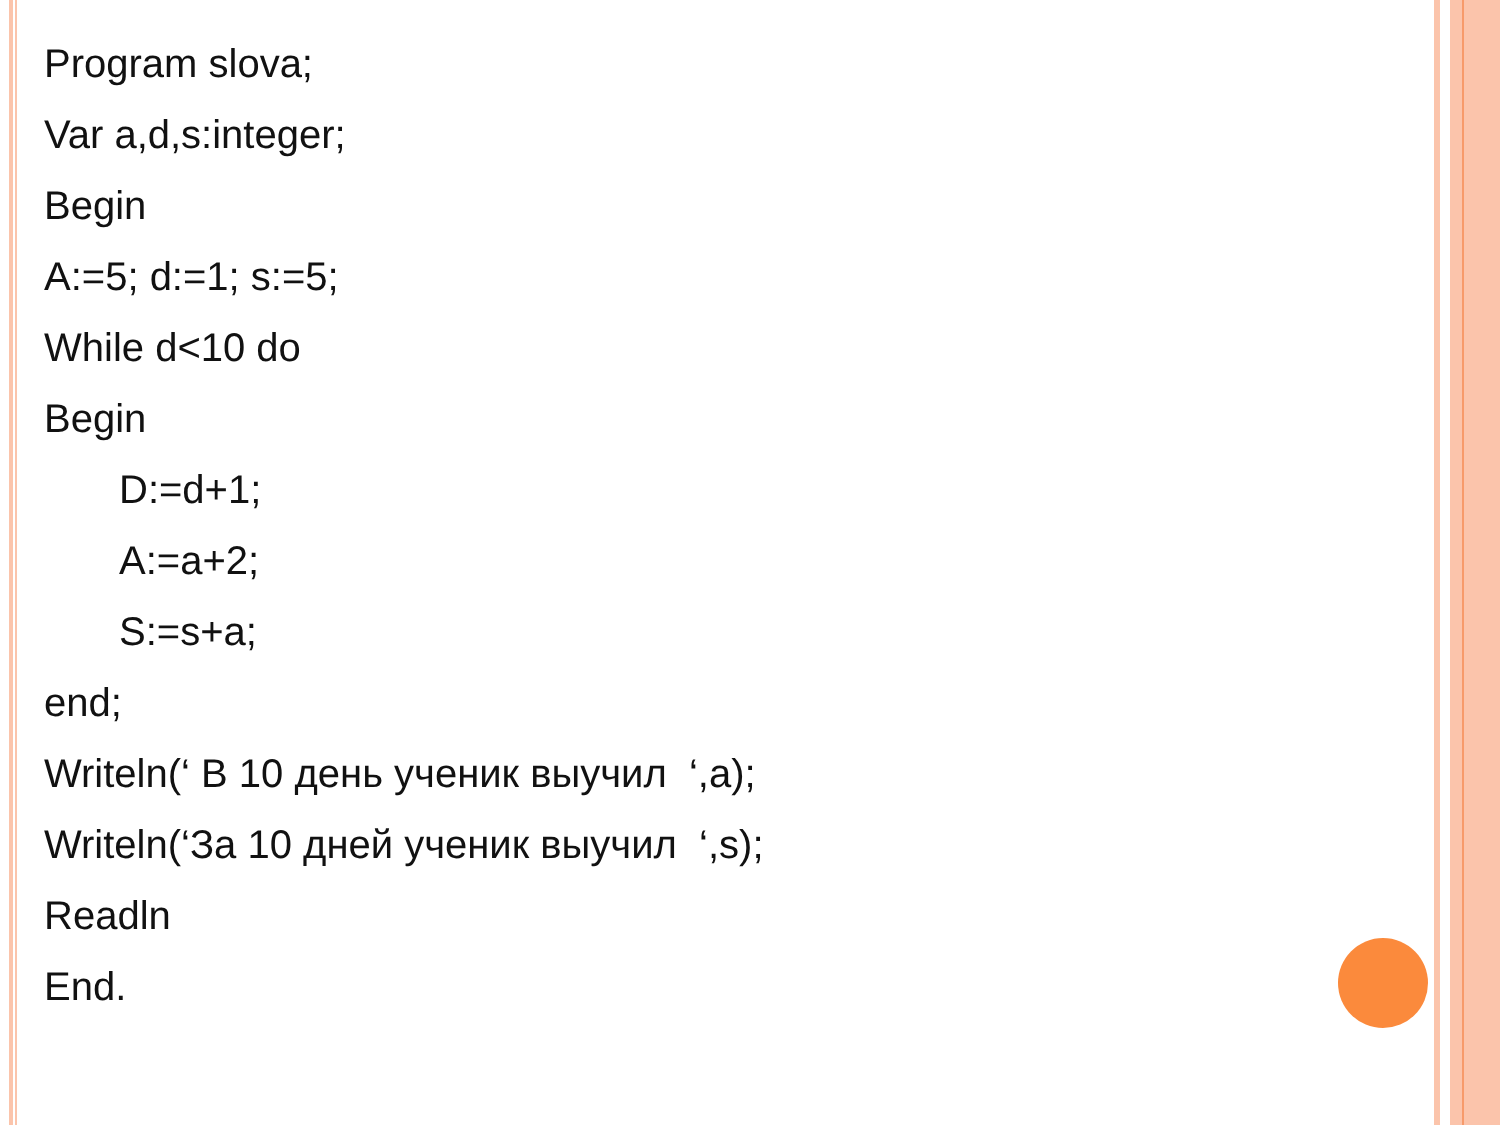Program slova;
Var a,d,s:integer;
Begin
A:=5; d:=1; s:=5;
While d<10 do
Begin
D:=d+1;
A:=a+2;
S:=s+a;
end;
Writeln(‘ В 10 день ученик выучил ‘,a);
Writeln(‘За 10 дней ученик выучил ‘,s);
Readln
End.